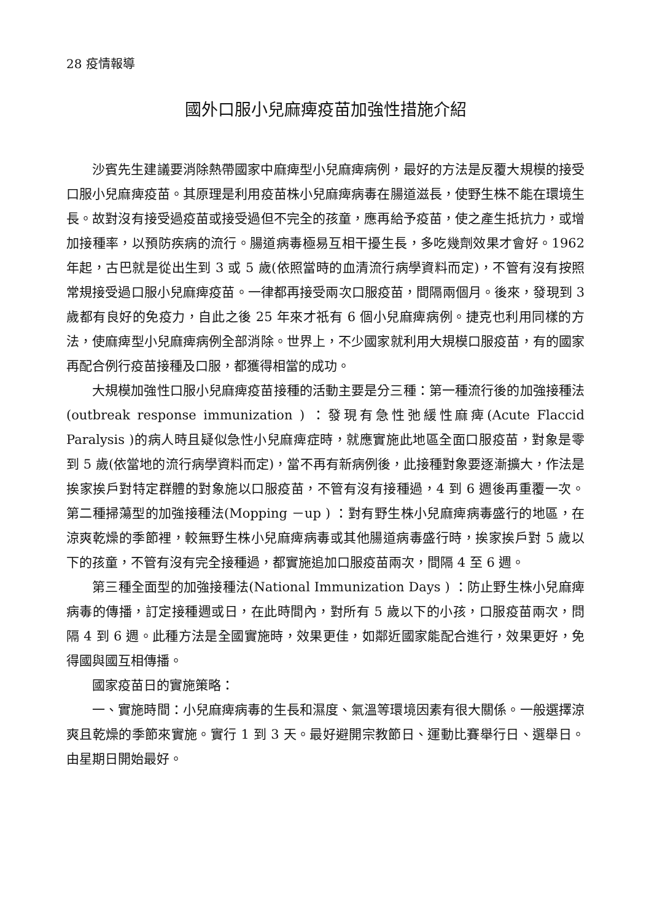28 疫情報導
國外口服小兒麻痺疫苗加強性措施介紹
沙賓先生建議要消除熱帶國家中麻痺型小兒麻痺病例，最好的方法是反覆大規模的接受口服小兒麻痺疫苗。其原理是利用疫苗株小兒麻痺病毒在腸道滋長，使野生株不能在環境生長。故對沒有接受過疫苗或接受過但不完全的孩童，應再給予疫苗，使之產生抵抗力，或增加接種率，以預防疾病的流行。腸道病毒極易互相干擾生長，多吃幾劑效果才會好。1962 年起，古巴就是從出生到 3 或 5 歲(依照當時的血清流行病學資料而定)，不管有沒有按照常規接受過口服小兒麻痺疫苗。一律都再接受兩次口服疫苗，間隔兩個月。後來，發現到 3 歲都有良好的免疫力，自此之後 25 年來才祇有 6 個小兒麻痺病例。捷克也利用同樣的方法，使麻痺型小兒麻痺病例全部消除。世界上，不少國家就利用大規模口服疫苗，有的國家再配合例行疫苗接種及口服，都獲得相當的成功。
大規模加強性口服小兒麻痺疫苗接種的活動主要是分三種：第一種流行後的加強接種法(outbreak response immunization ) ：發現有急性弛緩性麻痺(Acute Flaccid Paralysis )的病人時且疑似急性小兒麻痺症時，就應實施此地區全面口服疫苗，對象是零到 5 歲(依當地的流行病學資料而定)，當不再有新病例後，此接種對象要逐漸擴大，作法是挨家挨戶對特定群體的對象施以口服疫苗，不管有沒有接種過，4 到 6 週後再重覆一次。第二種掃蕩型的加強接種法(Mopping －up ) ：對有野生株小兒麻痺病毒盛行的地區，在涼爽乾燥的季節裡，較無野生株小兒麻痺病毒或其他腸道病毒盛行時，挨家挨戶對 5 歲以下的孩童，不管有沒有完全接種過，都實施追加口服疫苗兩次，間隔 4 至 6 週。
第三種全面型的加強接種法(National Immunization Days ) ：防止野生株小兒麻痺病毒的傳播，訂定接種週或日，在此時間內，對所有 5 歲以下的小孩，口服疫苗兩次，問隔 4 到 6 週。此種方法是全國實施時，效果更佳，如鄰近國家能配合進行，效果更好，免得國與國互相傳播。
國家疫苗日的實施策略：
一、實施時間：小兒麻痺病毒的生長和濕度、氣溫等環境因素有很大關係。一般選擇涼爽且乾燥的季節來實施。實行 1 到 3 天。最好避開宗教節日、運動比賽舉行日、選舉日。由星期日開始最好。